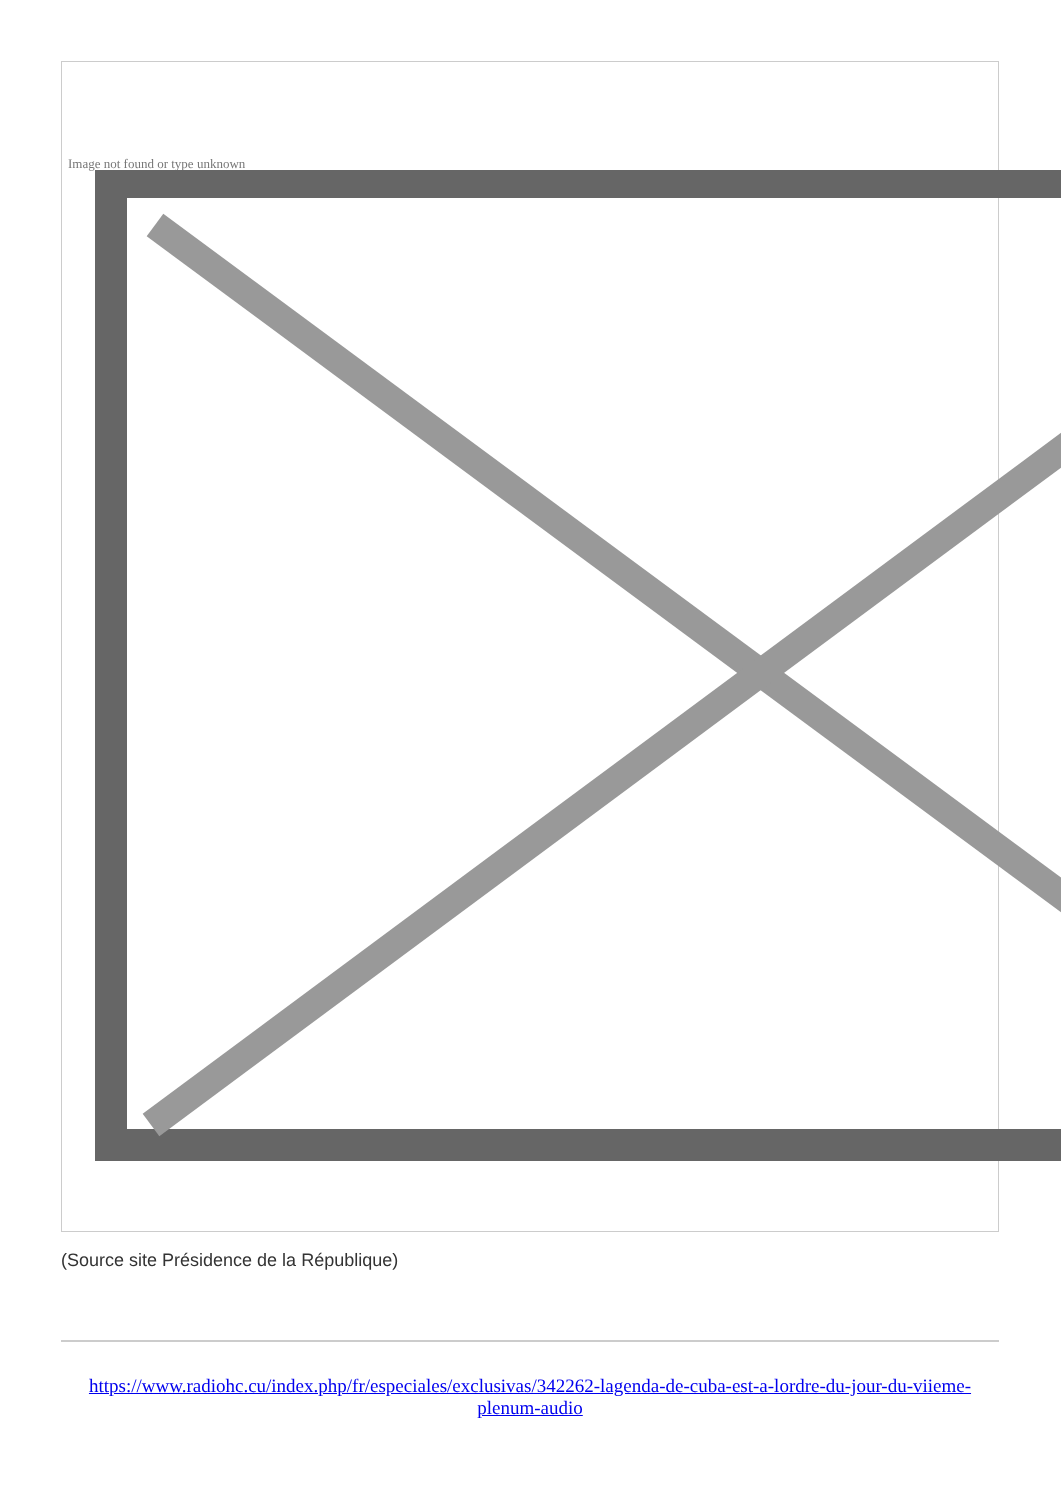Image not found or type unknown
(Source site Présidence de la République)
https://www.radiohc.cu/index.php/fr/especiales/exclusivas/342262-lagenda-de-cuba-est-a-lordre-du-jour-du-viieme-plenum-audio